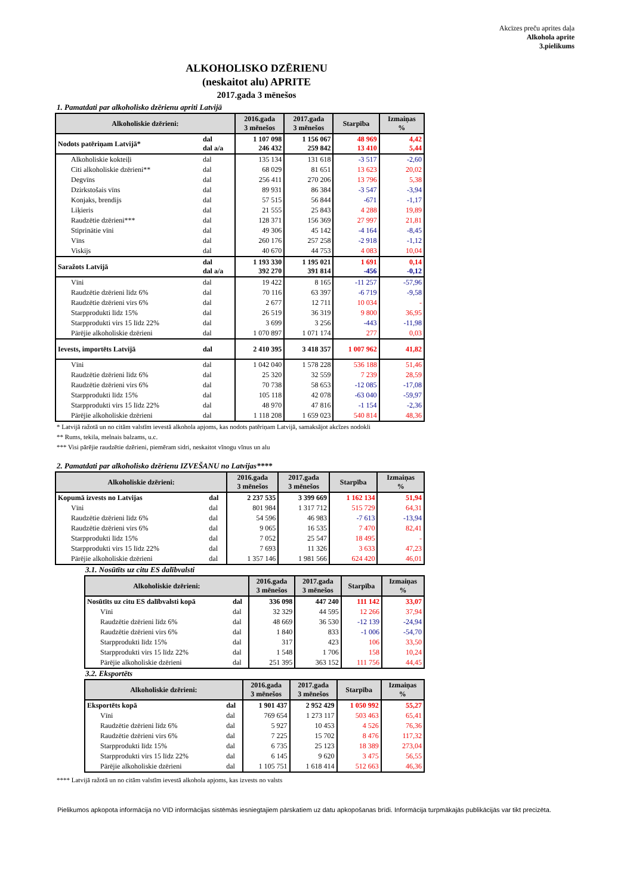Akcīzes preču aprites daļa
Alkohola aprite
3.pielikums
ALKOHOLISKO DZĒRIENU
(neskaitot alu) APRITE
2017.gada 3 mēnešos
1. Pamatdati par alkoholisko dzērienu apriti Latvijā
| Alkoholiskie dzērieni: | | 2016.gada 3 mēnešos | 2017.gada 3 mēnešos | Starpība | Izmaiņas % |
| --- | --- | --- | --- | --- | --- |
| Nodots patēriņam Latvijā* | dal dal a/a | 1 107 098 246 432 | 1 156 067 259 842 | 48 969 13 410 | 4,42 5,44 |
| Alkoholiskie kokteiļi | dal | 135 134 | 131 618 | -3 517 | -2,60 |
| Citi alkoholiskie dzērieni** | dal | 68 029 | 81 651 | 13 623 | 20,02 |
| Degvīns | dal | 256 411 | 270 206 | 13 796 | 5,38 |
| Dzirkstošais vīns | dal | 89 931 | 86 384 | -3 547 | -3,94 |
| Konjaks, brendijs | dal | 57 515 | 56 844 | -671 | -1,17 |
| Liķieris | dal | 21 555 | 25 843 | 4 288 | 19,89 |
| Raudzētie dzērieni*** | dal | 128 371 | 156 369 | 27 997 | 21,81 |
| Stiprinātie vīni | dal | 49 306 | 45 142 | -4 164 | -8,45 |
| Vīns | dal | 260 176 | 257 258 | -2 918 | -1,12 |
| Viskijs | dal | 40 670 | 44 753 | 4 083 | 10,04 |
| Saražots Latvijā | dal dal a/a | 1 193 330 392 270 | 1 195 021 391 814 | 1 691 -456 | 0,14 -0,12 |
| Vīni | dal | 19 422 | 8 165 | -11 257 | -57,96 |
| Raudzētie dzērieni līdz 6% | dal | 70 116 | 63 397 | -6 719 | -9,58 |
| Raudzētie dzērieni virs 6% | dal | 2 677 | 12 711 | 10 034 | - |
| Starpprodukti līdz 15% | dal | 26 519 | 36 319 | 9 800 | 36,95 |
| Starpprodukti virs 15 līdz 22% | dal | 3 699 | 3 256 | -443 | -11,98 |
| Pārējie alkoholiskie dzērieni | dal | 1 070 897 | 1 071 174 | 277 | 0,03 |
| Ievests, importēts Latvijā | dal | 2 410 395 | 3 418 357 | 1 007 962 | 41,82 |
| Vīni | dal | 1 042 040 | 1 578 228 | 536 188 | 51,46 |
| Raudzētie dzērieni līdz 6% | dal | 25 320 | 32 559 | 7 239 | 28,59 |
| Raudzētie dzērieni virs 6% | dal | 70 738 | 58 653 | -12 085 | -17,08 |
| Starpprodukti līdz 15% | dal | 105 118 | 42 078 | -63 040 | -59,97 |
| Starpprodukti virs 15 līdz 22% | dal | 48 970 | 47 816 | -1 154 | -2,36 |
| Pārējie alkoholiskie dzērieni | dal | 1 118 208 | 1 659 023 | 540 814 | 48,36 |
* Latvijā ražotā un no citām valstīm ievestā alkohola apjoms, kas nodots patēriņam Latvijā, samaksājot akcīzes nodokli
** Rums, tekila, melnais balzams, u.c.
*** Visi pārējie raudzētie dzērieni, piemēram sidri, neskaitot vīnogu vīnus un alu
2. Pamatdati par alkoholisko dzērienu IZVEŠANU no Latvijas****
| Alkoholiskie dzērieni: | | 2016.gada 3 mēnešos | 2017.gada 3 mēnešos | Starpība | Izmaiņas % |
| --- | --- | --- | --- | --- | --- |
| Kopumā izvests no Latvijas | dal | 2 237 535 | 3 399 669 | 1 162 134 | 51,94 |
| Vīni | dal | 801 984 | 1 317 712 | 515 729 | 64,31 |
| Raudzētie dzērieni līdz 6% | dal | 54 596 | 46 983 | -7 613 | -13,94 |
| Raudzētie dzērieni virs 6% | dal | 9 065 | 16 535 | 7 470 | 82,41 |
| Starpprodukti līdz 15% | dal | 7 052 | 25 547 | 18 495 | - |
| Starpprodukti virs 15 līdz 22% | dal | 7 693 | 11 326 | 3 633 | 47,23 |
| Pārējie alkoholiskie dzērieni | dal | 1 357 146 | 1 981 566 | 624 420 | 46,01 |
3.1. Nosūtīts uz citu ES dalībvalsti
| Alkoholiskie dzērieni: | | 2016.gada 3 mēnešos | 2017.gada 3 mēnešos | Starpība | Izmaiņas % |
| --- | --- | --- | --- | --- | --- |
| Nosūtīts uz citu ES dalībvalsti kopā | dal | 336 098 | 447 240 | 111 142 | 33,07 |
| Vīni | dal | 32 329 | 44 595 | 12 266 | 37,94 |
| Raudzētie dzērieni līdz 6% | dal | 48 669 | 36 530 | -12 139 | -24,94 |
| Raudzētie dzērieni virs 6% | dal | 1 840 | 833 | -1 006 | -54,70 |
| Starpprodukti līdz 15% | dal | 317 | 423 | 106 | 33,50 |
| Starpprodukti virs 15 līdz 22% | dal | 1 548 | 1 706 | 158 | 10,24 |
| Pārējie alkoholiskie dzērieni | dal | 251 395 | 363 152 | 111 756 | 44,45 |
3.2. Eksportēts
| Alkoholiskie dzērieni: | | 2016.gada 3 mēnešos | 2017.gada 3 mēnešos | Starpība | Izmaiņas % |
| --- | --- | --- | --- | --- | --- |
| Eksportēts kopā | dal | 1 901 437 | 2 952 429 | 1 050 992 | 55,27 |
| Vīni | dal | 769 654 | 1 273 117 | 503 463 | 65,41 |
| Raudzētie dzērieni līdz 6% | dal | 5 927 | 10 453 | 4 526 | 76,36 |
| Raudzētie dzērieni virs 6% | dal | 7 225 | 15 702 | 8 476 | 117,32 |
| Starpprodukti līdz 15% | dal | 6 735 | 25 123 | 18 389 | 273,04 |
| Starpprodukti virs 15 līdz 22% | dal | 6 145 | 9 620 | 3 475 | 56,55 |
| Pārējie alkoholiskie dzērieni | dal | 1 105 751 | 1 618 414 | 512 663 | 46,36 |
**** Latvijā ražotā un no citām valstīm ievestā alkohola apjoms, kas izvests no valsts
Pielikumos apkopota informācija no VID informācijas sistēmās iesniegtajiem pārskatiem uz datu apkopošanas brīdi. Informācija turpmākajās publikācijās var tikt precizēta.